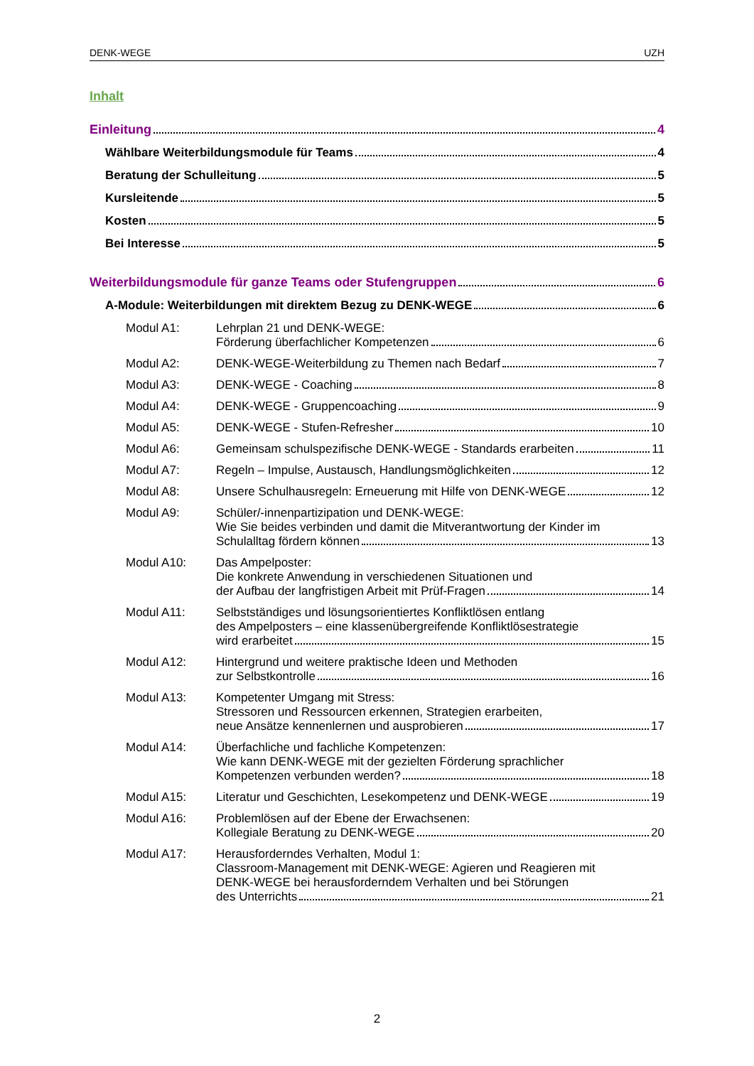DENK-WEGE UZH
Inhalt
Einleitung 4
Wählbare Weiterbildungsmodule für Teams 4
Beratung der Schulleitung 5
Kursleitende 5
Kosten 5
Bei Interesse 5
Weiterbildungsmodule für ganze Teams oder Stufengruppen 6
A-Module: Weiterbildungen mit direktem Bezug zu DENK-WEGE 6
Modul A1: Lehrplan 21 und DENK-WEGE:
Förderung überfachlicher Kompetenzen 6
Modul A2: DENK-WEGE-Weiterbildung zu Themen nach Bedarf 7
Modul A3: DENK-WEGE - Coaching 8
Modul A4: DENK-WEGE - Gruppencoaching 9
Modul A5: DENK-WEGE - Stufen-Refresher 10
Modul A6: Gemeinsam schulspezifische DENK-WEGE - Standards erarbeiten 11
Modul A7: Regeln – Impulse, Austausch, Handlungsmöglichkeiten 12
Modul A8: Unsere Schulhausregeln: Erneuerung mit Hilfe von DENK-WEGE 12
Modul A9: Schüler/-innenpartizipation und DENK-WEGE:
Wie Sie beides verbinden und damit die Mitverantwortung der Kinder im
Schulalltag fördern können 13
Modul A10: Das Ampelposter:
Die konkrete Anwendung in verschiedenen Situationen und
der Aufbau der langfristigen Arbeit mit Prüf-Fragen 14
Modul A11: Selbstständiges und lösungsorientiertes Konfliktlösen entlang
des Ampelposters – eine klassenübergreifende Konfliktlösestrategie
wird erarbeitet 15
Modul A12: Hintergrund und weitere praktische Ideen und Methoden
zur Selbstkontrolle 16
Modul A13: Kompetenter Umgang mit Stress:
Stressoren und Ressourcen erkennen, Strategien erarbeiten,
neue Ansätze kennenlernen und ausprobieren 17
Modul A14: Überfachliche und fachliche Kompetenzen:
Wie kann DENK-WEGE mit der gezielten Förderung sprachlicher
Kompetenzen verbunden werden? 18
Modul A15: Literatur und Geschichten, Lesekompetenz und DENK-WEGE 19
Modul A16: Problemlösen auf der Ebene der Erwachsenen:
Kollegiale Beratung zu DENK-WEGE 20
Modul A17: Herausforderndes Verhalten, Modul 1:
Classroom-Management mit DENK-WEGE: Agieren und Reagieren mit
DENK-WEGE bei herausforderndem Verhalten und bei Störungen
des Unterrichts 21
2